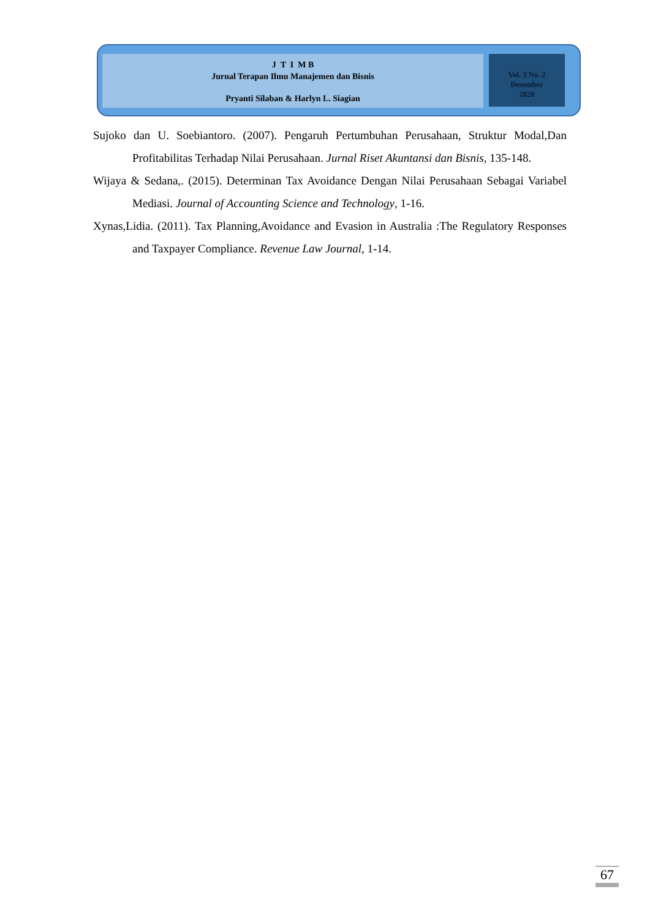J T I M B
Jurnal Terapan Ilmu Manajemen dan Bisnis
Pryanti Silaban & Harlyn L. Siagian
Vol. 3 No. 2
Desember
2020
Sujoko dan U. Soebiantoro. (2007). Pengaruh Pertumbuhan Perusahaan, Struktur Modal,Dan Profitabilitas Terhadap Nilai Perusahaan. Jurnal Riset Akuntansi dan Bisnis, 135-148.
Wijaya & Sedana,. (2015). Determinan Tax Avoidance Dengan Nilai Perusahaan Sebagai Variabel Mediasi. Journal of Accounting Science and Technology, 1-16.
Xynas,Lidia. (2011). Tax Planning,Avoidance and Evasion in Australia :The Regulatory Responses and Taxpayer Compliance. Revenue Law Journal, 1-14.
67